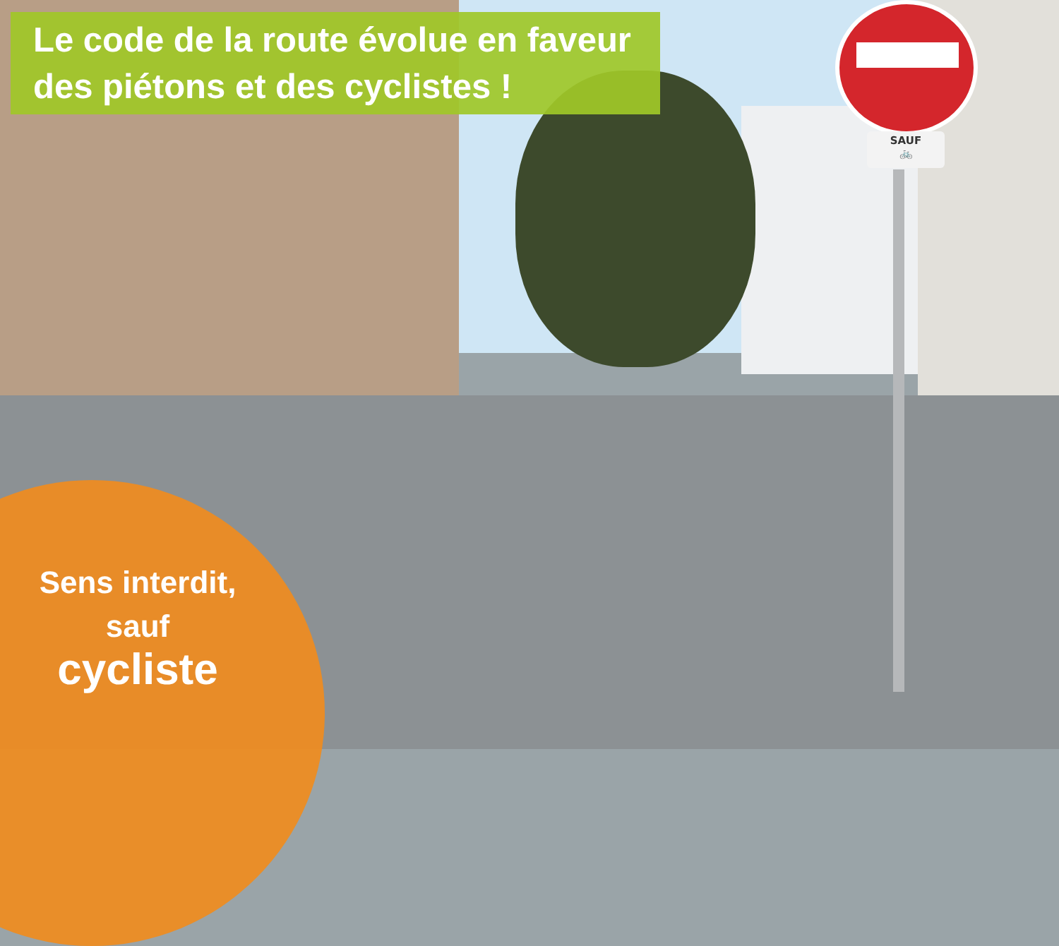SAUF
🚲
Le code de la route évolue en faveur
des piétons et des cyclistes !
Sens interdit,
sauf
cycliste